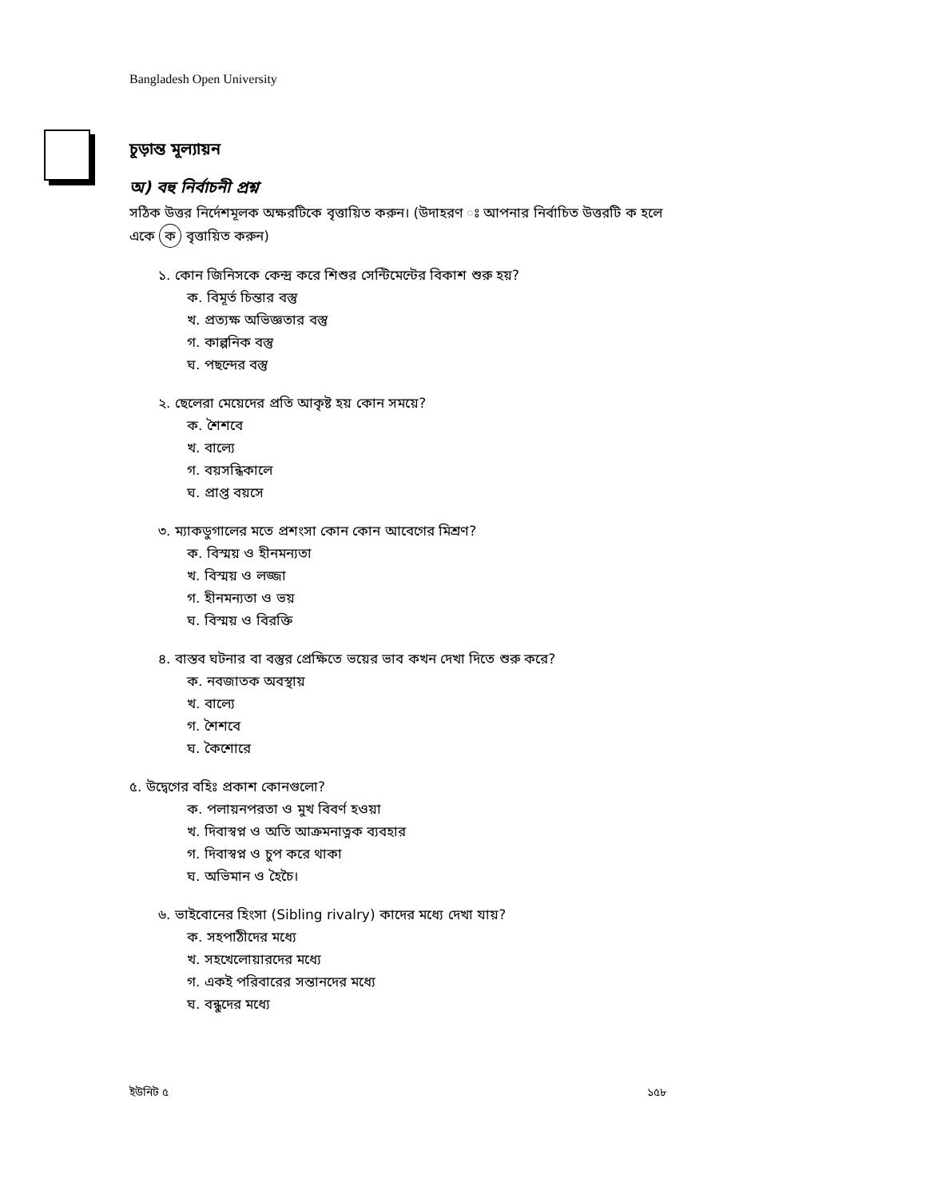Bangladesh Open University
চূড়ান্ত মূল্যায়ন
অ) বহু নির্বাচনী প্রশ্ন
সঠিক উত্তর নির্দেশমূলক অক্ষরটিকে বৃত্তায়িত করুন। (উদাহরণ ঃ আপনার নির্বাচিত উত্তরটি ক হলে একে ক বৃত্তায়িত করুন)
১. কোন জিনিসকে কেন্দ্র করে শিশুর সেন্টিমেন্টের বিকাশ শুরু হয়?
ক. বিমূর্ত চিন্তার বস্তু
খ. প্রত্যক্ষ অভিজ্ঞতার বস্তু
গ. কাল্পনিক বস্তু
ঘ. পছন্দের বস্তু
২. ছেলেরা মেয়েদের প্রতি আকৃষ্ট হয় কোন সময়ে?
ক. শৈশবে
খ. বাল্যে
গ. বয়সন্ধিকালে
ঘ. প্রাপ্ত বয়সে
৩. ম্যাকডুগালের মতে প্রশংসা কোন কোন আবেগের মিশ্রণ?
ক. বিস্ময় ও হীনমন্যতা
খ. বিস্ময় ও লজ্জা
গ. হীনমন্যতা ও ভয়
ঘ. বিস্ময় ও বিরক্তি
৪. বাস্তব ঘটনার বা বস্তুর প্রেক্ষিতে ভয়ের ভাব কখন দেখা দিতে শুরু করে?
ক. নবজাতক অবস্থায়
খ. বাল্যে
গ. শৈশবে
ঘ. কৈশোরে
৫. উদ্বেগের বহিঃ প্রকাশ কোনগুলো?
ক. পলায়নপরতা ও মুখ বিবর্ণ হওয়া
খ. দিবাস্বপ্ন ও অতি আক্রমনাত্নক ব্যবহার
গ. দিবাস্বপ্ন ও চুপ করে থাকা
ঘ. অভিমান ও হৈচৈ।
৬. ভাইবোনের হিংসা (Sibling rivalry) কাদের মধ্যে দেখা যায়?
ক. সহপাঠীদের মধ্যে
খ. সহখেলোয়ারদের মধ্যে
গ. একই পরিবারের সন্তানদের মধ্যে
ঘ. বন্ধুদের মধ্যে
ইউনিট ৫ ১৫৮